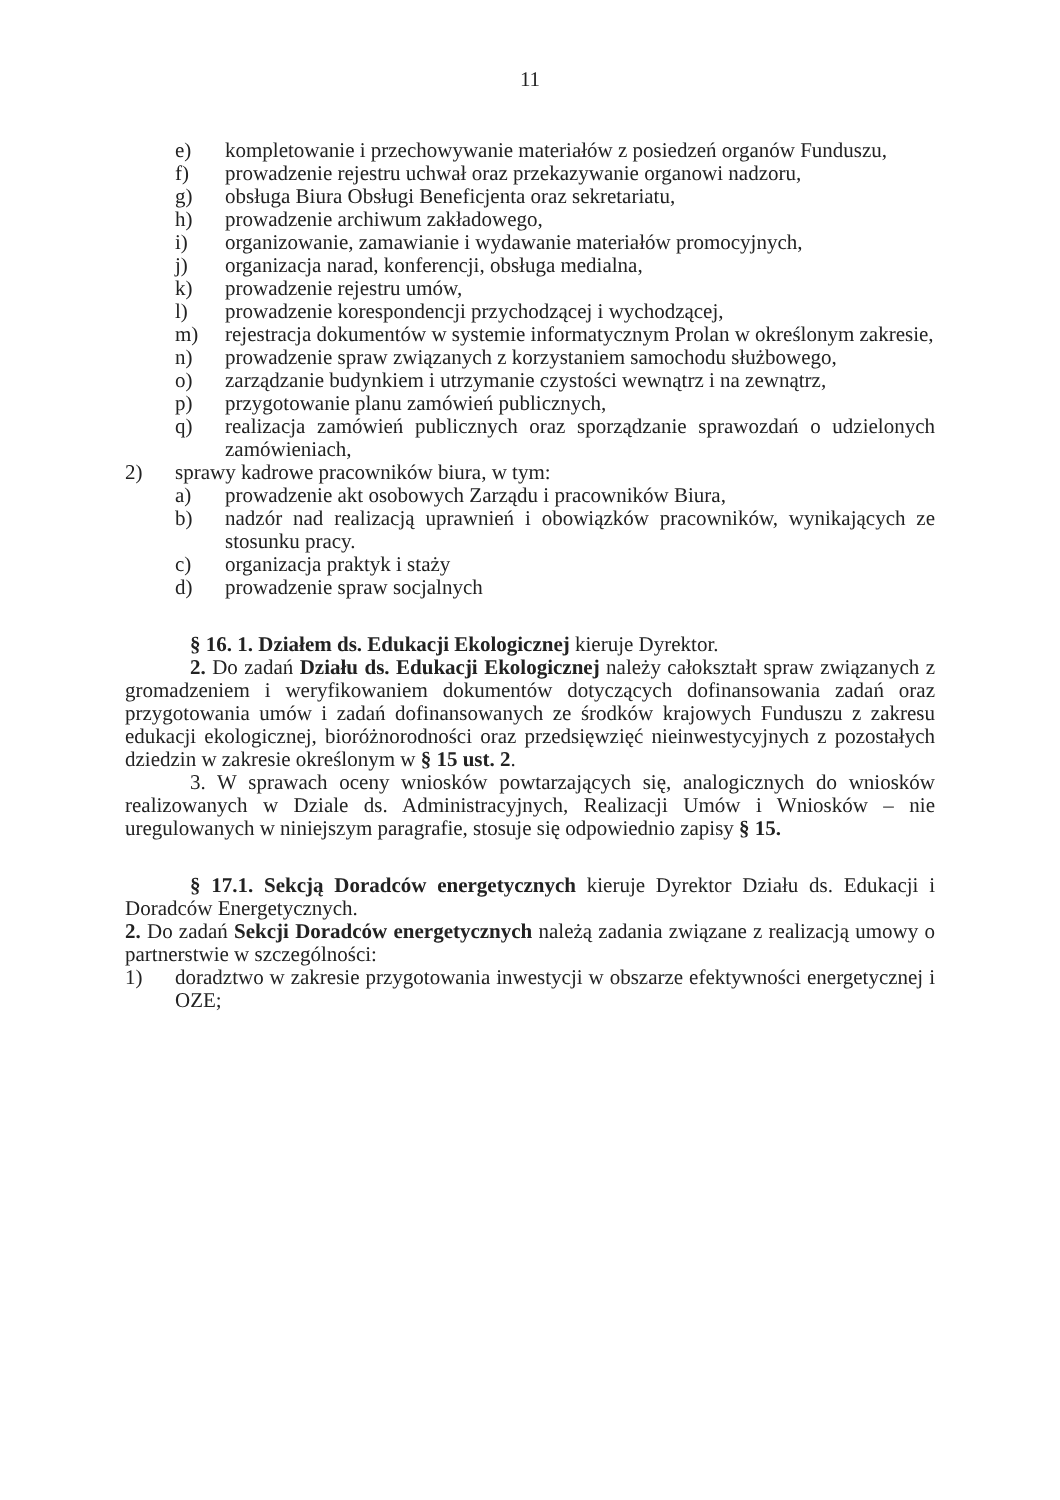11
e) kompletowanie i przechowywanie materiałów z posiedzeń organów Funduszu,
f) prowadzenie rejestru uchwał oraz przekazywanie organowi nadzoru,
g) obsługa Biura Obsługi Beneficjenta oraz sekretariatu,
h) prowadzenie archiwum zakładowego,
i) organizowanie, zamawianie i wydawanie materiałów promocyjnych,
j) organizacja narad, konferencji, obsługa medialna,
k) prowadzenie rejestru umów,
l) prowadzenie korespondencji przychodzącej i wychodzącej,
m) rejestracja dokumentów w systemie informatycznym Prolan w określonym zakresie,
n) prowadzenie spraw związanych z korzystaniem samochodu służbowego,
o) zarządzanie budynkiem i utrzymanie czystości wewnątrz i na zewnątrz,
p) przygotowanie planu zamówień publicznych,
q) realizacja zamówień publicznych oraz sporządzanie sprawozdań o udzielonych zamówieniach,
2) sprawy kadrowe pracowników biura, w tym:
a) prowadzenie akt osobowych Zarządu i pracowników Biura,
b) nadzór nad realizacją uprawnień i obowiązków pracowników, wynikających ze stosunku pracy.
c) organizacja praktyk i staży
d) prowadzenie spraw socjalnych
§ 16. 1. Działem ds. Edukacji Ekologicznej kieruje Dyrektor.
2. Do zadań Działu ds. Edukacji Ekologicznej należy całokształt spraw związanych z gromadzeniem i weryfikowaniem dokumentów dotyczących dofinansowania zadań oraz przygotowania umów i zadań dofinansowanych ze środków krajowych Funduszu z zakresu edukacji ekologicznej, bioróżnorodności oraz przedsięwzięć nieinwestycyjnych z pozostałych dziedzin w zakresie określonym w § 15 ust. 2.
3. W sprawach oceny wniosków powtarzających się, analogicznych do wniosków realizowanych w Dziale ds. Administracyjnych, Realizacji Umów i Wniosków – nie uregulowanych w niniejszym paragrafie, stosuje się odpowiednio zapisy § 15.
§ 17.1. Sekcją Doradców energetycznych kieruje Dyrektor Działu ds. Edukacji i Doradców Energetycznych.
2. Do zadań Sekcji Doradców energetycznych należą zadania związane z realizacją umowy o partnerstwie w szczególności:
1) doradztwo w zakresie przygotowania inwestycji w obszarze efektywności energetycznej i OZE;